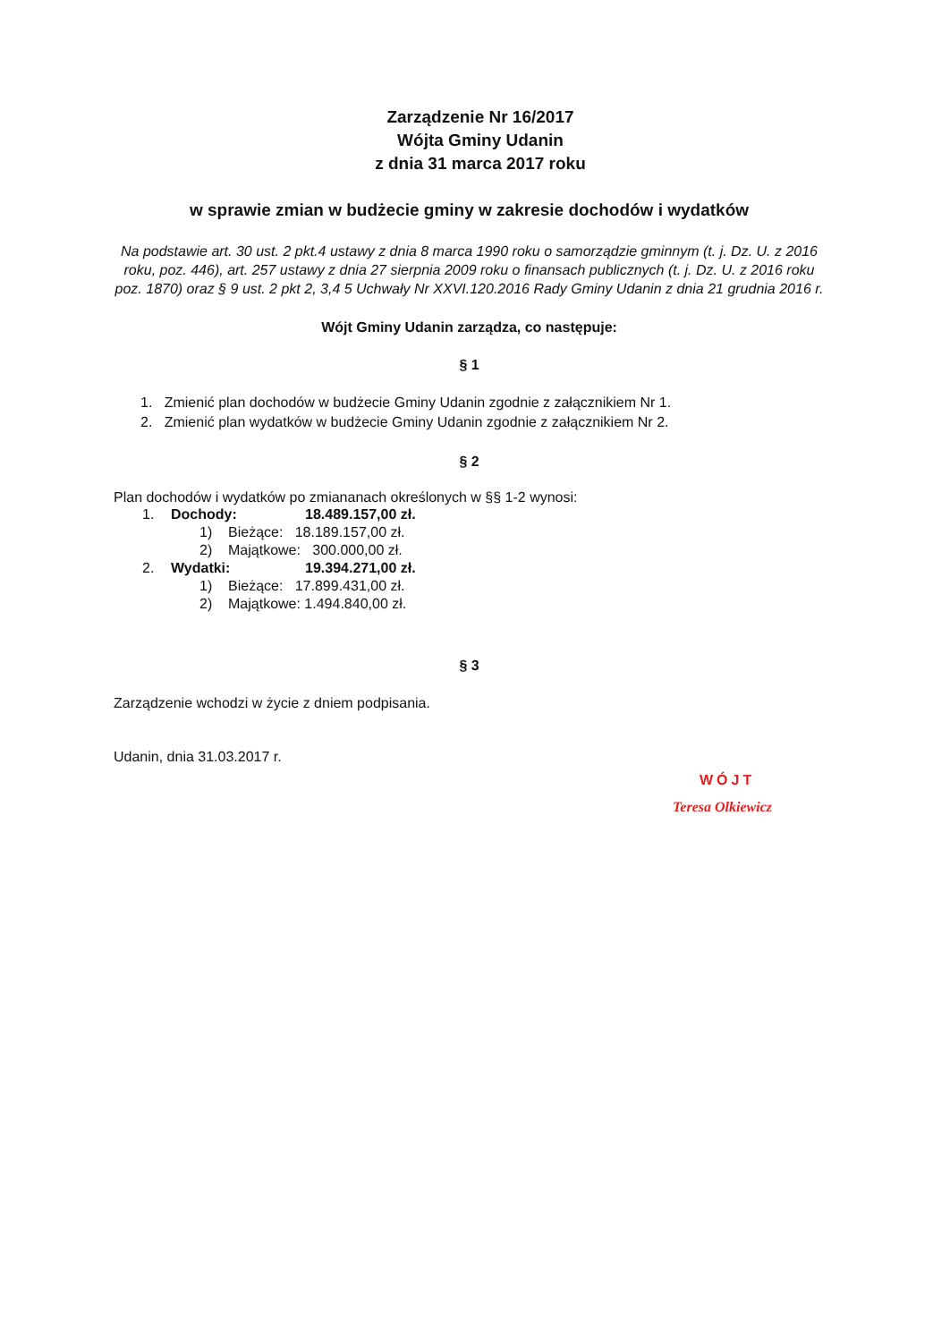Zarządzenie Nr 16/2017
Wójta Gminy Udanin
z dnia 31 marca 2017 roku
w sprawie zmian w budżecie gminy w zakresie dochodów i wydatków
Na podstawie art. 30 ust. 2 pkt.4 ustawy z dnia 8 marca 1990 roku o samorządzie gminnym (t. j. Dz. U. z 2016 roku, poz. 446), art. 257 ustawy z dnia 27 sierpnia 2009 roku o finansach publicznych (t. j. Dz. U. z 2016 roku poz. 1870) oraz § 9 ust. 2 pkt 2, 3,4 5 Uchwały Nr XXVI.120.2016 Rady Gminy Udanin z dnia 21 grudnia 2016 r.
Wójt Gminy Udanin zarządza, co następuje:
§ 1
1. Zmienić plan dochodów w budżecie Gminy Udanin zgodnie z załącznikiem Nr 1.
2. Zmienić plan wydatków w budżecie Gminy Udanin zgodnie z załącznikiem Nr 2.
§ 2
Plan dochodów i wydatków po zmiananach określonych w §§ 1-2 wynosi:
1. Dochody: 18.489.157,00 zł.
1) Bieżące: 18.189.157,00 zł.
2) Majątkowe: 300.000,00 zł.
2. Wydatki: 19.394.271,00 zł.
1) Bieżące: 17.899.431,00 zł.
2) Majątkowe: 1.494.840,00 zł.
§ 3
Zarządzenie wchodzi w życie z dniem podpisania.
Udanin, dnia 31.03.2017 r.
WÓJT
Teresa Olkiewicz